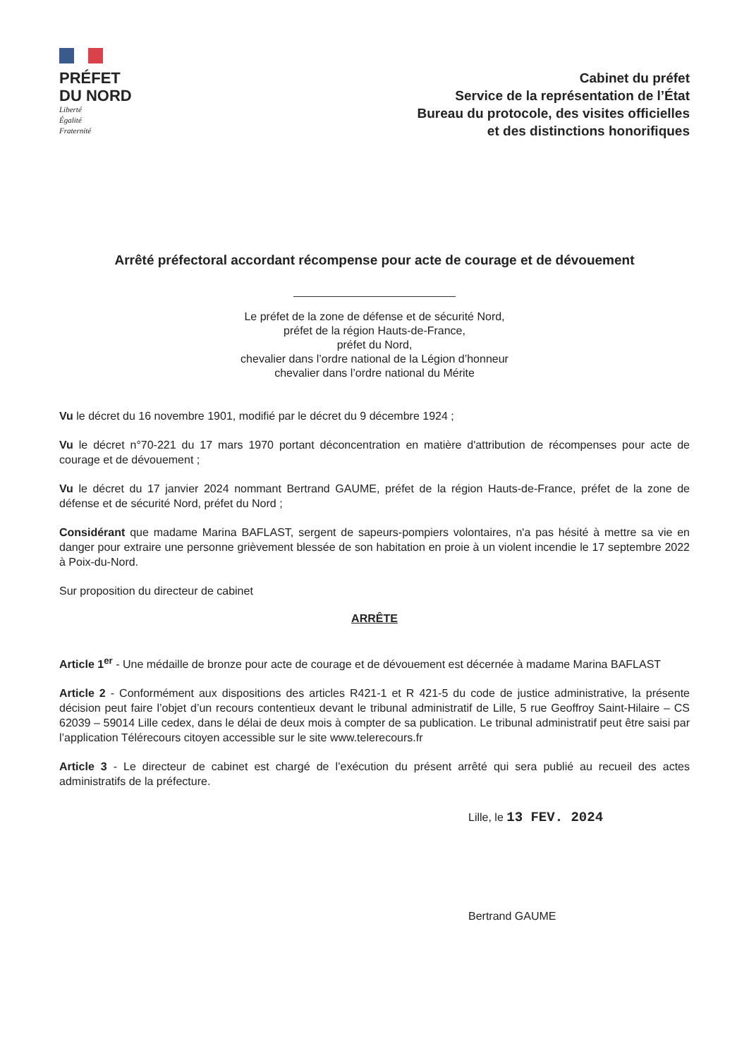PRÉFET
DU NORD
Liberté
Égalité
Fraternité
Cabinet du préfet
Service de la représentation de l’État
Bureau du protocole, des visites officielles
et des distinctions honorifiques
Arrêté préfectoral accordant récompense pour acte de courage et de dévouement
Le préfet de la zone de défense et de sécurité Nord,
préfet de la région Hauts-de-France,
préfet du Nord,
chevalier dans l’ordre national de la Légion d’honneur
chevalier dans l’ordre national du Mérite
Vu le décret du 16 novembre 1901, modifié par le décret du 9 décembre 1924 ;
Vu le décret n°70-221 du 17 mars 1970 portant déconcentration en matière d'attribution de récompenses pour acte de courage et de dévouement ;
Vu le décret du 17 janvier 2024 nommant Bertrand GAUME, préfet de la région Hauts-de-France, préfet de la zone de défense et de sécurité Nord, préfet du Nord ;
Considérant que madame Marina BAFLAST, sergent de sapeurs-pompiers volontaires, n'a pas hésité à mettre sa vie en danger pour extraire une personne grièvement blessée de son habitation en proie à un violent incendie le 17 septembre 2022 à Poix-du-Nord.
Sur proposition du directeur de cabinet
ARRÊTE
Article 1<sup>er</sup> - Une médaille de bronze pour acte de courage et de dévouement est décernée à madame Marina BAFLAST
Article 2 - Conformément aux dispositions des articles R421-1 et R 421-5 du code de justice administrative, la présente décision peut faire l’objet d’un recours contentieux devant le tribunal administratif de Lille, 5 rue Geoffroy Saint-Hilaire – CS 62039 – 59014 Lille cedex, dans le délai de deux mois à compter de sa publication. Le tribunal administratif peut être saisi par l’application Télérecours citoyen accessible sur le site www.telerecours.fr
Article 3 - Le directeur de cabinet est chargé de l’exécution du présent arrêté qui sera publié au recueil des actes administratifs de la préfecture.
Lille, le 13 FEV. 2024
Bertrand GAUME